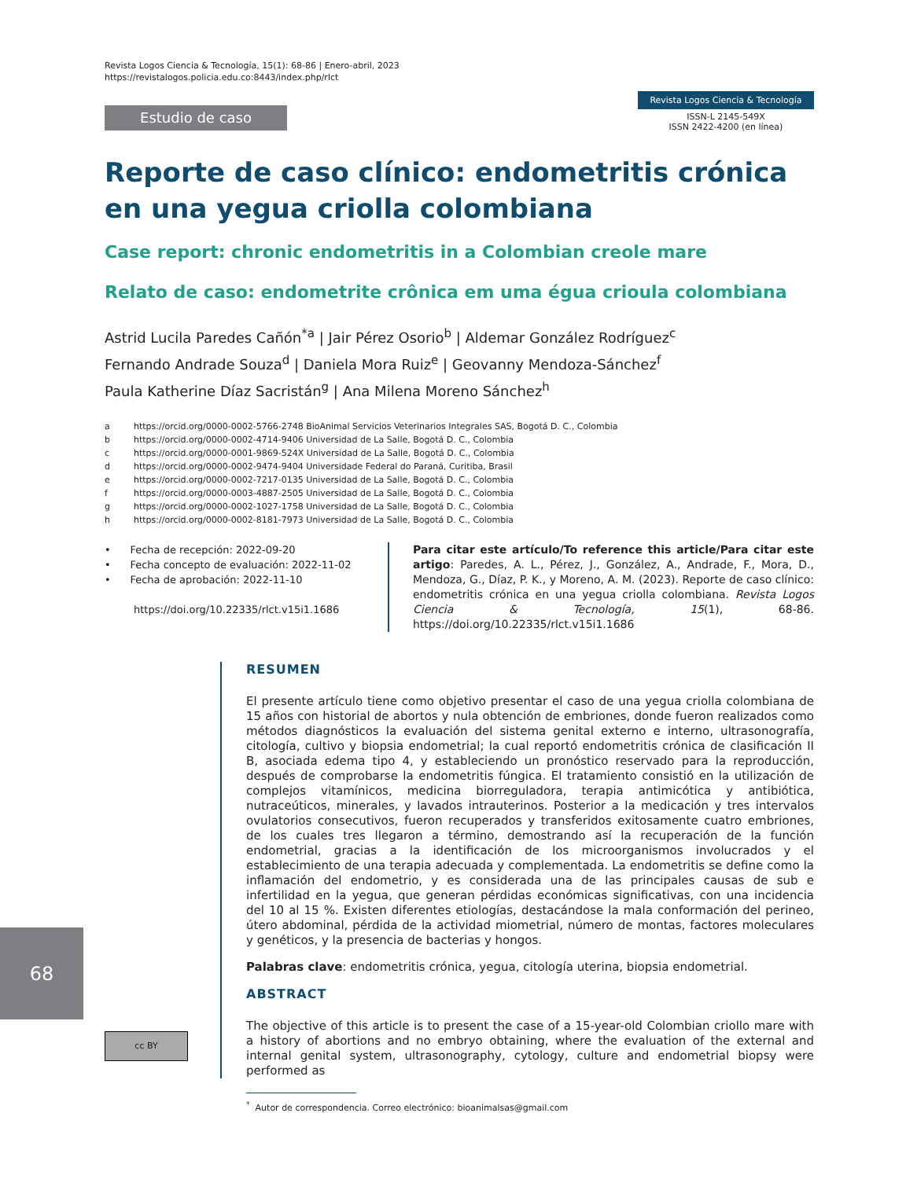Revista Logos Ciencia & Tecnología, 15(1): 68-86 | Enero-abril, 2023
https://revistalogos.policia.edu.co:8443/index.php/rlct
Estudio de caso
Revista Logos Ciencia & Tecnología
ISSN-L 2145-549X
ISSN 2422-4200 (en línea)
Reporte de caso clínico: endometritis crónica en una yegua criolla colombiana
Case report: chronic endometritis in a Colombian creole mare
Relato de caso: endometrite crônica em uma égua crioula colombiana
Astrid Lucila Paredes Cañón<sup>*a</sup> | Jair Pérez Osorio<sup>b</sup> | Aldemar González Rodríguez<sup>c</sup>
Fernando Andrade Souza<sup>d</sup> | Daniela Mora Ruiz<sup>e</sup> | Geovanny Mendoza-Sánchez<sup>f</sup>
Paula Katherine Díaz Sacristán<sup>g</sup> | Ana Milena Moreno Sánchez<sup>h</sup>
a https://orcid.org/0000-0002-5766-2748 BioAnimal Servicios Veterinarios Integrales SAS, Bogotá D. C., Colombia
b https://orcid.org/0000-0002-4714-9406 Universidad de La Salle, Bogotá D. C., Colombia
c https://orcid.org/0000-0001-9869-524X Universidad de La Salle, Bogotá D. C., Colombia
d https://orcid.org/0000-0002-9474-9404 Universidade Federal do Paraná, Curitiba, Brasil
e https://orcid.org/0000-0002-7217-0135 Universidad de La Salle, Bogotá D. C., Colombia
f https://orcid.org/0000-0003-4887-2505 Universidad de La Salle, Bogotá D. C., Colombia
g https://orcid.org/0000-0002-1027-1758 Universidad de La Salle, Bogotá D. C., Colombia
h https://orcid.org/0000-0002-8181-7973 Universidad de La Salle, Bogotá D. C., Colombia
• Fecha de recepción: 2022-09-20
• Fecha concepto de evaluación: 2022-11-02
• Fecha de aprobación: 2022-11-10
https://doi.org/10.22335/rlct.v15i1.1686
Para citar este artículo/To reference this article/Para citar este artigo: Paredes, A. L., Pérez, J., González, A., Andrade, F., Mora, D., Mendoza, G., Díaz, P. K., y Moreno, A. M. (2023). Reporte de caso clínico: endometritis crónica en una yegua criolla colombiana. Revista Logos Ciencia & Tecnología, 15(1), 68-86. https://doi.org/10.22335/rlct.v15i1.1686
RESUMEN
El presente artículo tiene como objetivo presentar el caso de una yegua criolla colombiana de 15 años con historial de abortos y nula obtención de embriones, donde fueron realizados como métodos diagnósticos la evaluación del sistema genital externo e interno, ultrasonografía, citología, cultivo y biopsia endometrial; la cual reportó endometritis crónica de clasificación II B, asociada edema tipo 4, y estableciendo un pronóstico reservado para la reproducción, después de comprobarse la endometritis fúngica. El tratamiento consistió en la utilización de complejos vitamínicos, medicina biorreguladora, terapia antimicótica y antibiótica, nutraceúticos, minerales, y lavados intrauterinos. Posterior a la medicación y tres intervalos ovulatorios consecutivos, fueron recuperados y transferidos exitosamente cuatro embriones, de los cuales tres llegaron a término, demostrando así la recuperación de la función endometrial, gracias a la identificación de los microorganismos involucrados y el establecimiento de una terapia adecuada y complementada. La endometritis se define como la inflamación del endometrio, y es considerada una de las principales causas de sub e infertilidad en la yegua, que generan pérdidas económicas significativas, con una incidencia del 10 al 15 %. Existen diferentes etiologías, destacándose la mala conformación del perineo, útero abdominal, pérdida de la actividad miometrial, número de montas, factores moleculares y genéticos, y la presencia de bacterias y hongos.
Palabras clave: endometritis crónica, yegua, citología uterina, biopsia endometrial.
ABSTRACT
The objective of this article is to present the case of a 15-year-old Colombian criollo mare with a history of abortions and no embryo obtaining, where the evaluation of the external and internal genital system, ultrasonography, cytology, culture and endometrial biopsy were performed as
<sup>*</sup> Autor de correspondencia. Correo electrónico: bioanimalsas@gmail.com
68
cc BY